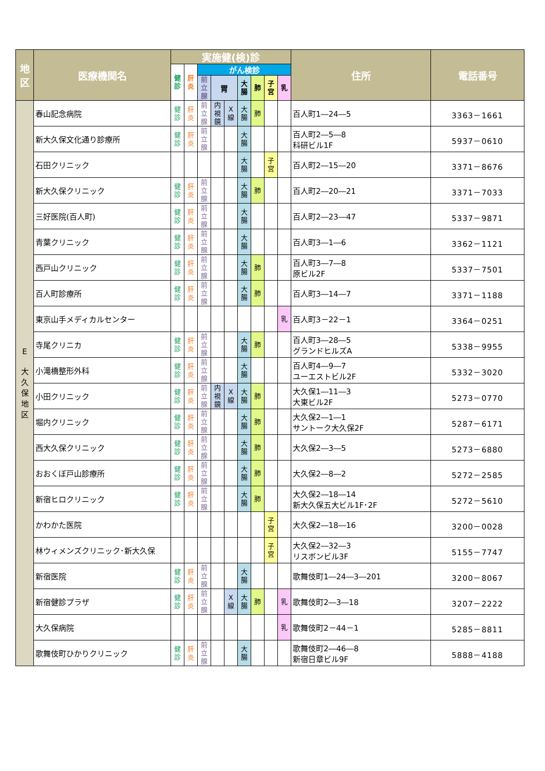| 地 区 | 医療機関名 | 実施健(検)診 | | | | | | | | | 住所 | 電話番号 |
| --- | --- | --- | --- | --- | --- | --- | --- | --- | --- | --- | --- | --- |
| | | 健 診 | 肝 炎 | がん検診 | | | | | | | | |
| | | | | 前 立 腺 | 胃 | | 大 腸 | 肺 | 子 宮 | 乳 | | |
| E 大 久 保 地 区 | 春山記念病院 | 健 診 | 肝 炎 | 前 立 腺 | 内 視 鏡 | X 線 | 大 腸 | 肺 | | | 百人町1―24―5 | 3363－1661 |
| | 新大久保文化通り診療所 | 健 診 | 肝 炎 | 前 立 腺 | | | 大 腸 | | | | 百人町2―5―8 科研ビル1F | 5937－0610 |
| | 石田クリニック | | | | | | 大 腸 | | 子 宮 | | 百人町2―15―20 | 3371－8676 |
| | 新大久保クリニック | 健 診 | 肝 炎 | 前 立 腺 | | | 大 腸 | 肺 | | | 百人町2―20―21 | 3371－7033 |
| | 三好医院(百人町) | 健 診 | 肝 炎 | 前 立 腺 | | | 大 腸 | | | | 百人町2―23―47 | 5337－9871 |
| | 青葉クリニック | 健 診 | 肝 炎 | 前 立 腺 | | | 大 腸 | | | | 百人町3―1―6 | 3362－1121 |
| | 西戸山クリニック | 健 診 | 肝 炎 | 前 立 腺 | | | 大 腸 | 肺 | | | 百人町3―7―8 原ビル2F | 5337－7501 |
| | 百人町診療所 | 健 診 | 肝 炎 | 前 立 腺 | | | 大 腸 | 肺 | | | 百人町3―14―7 | 3371－1188 |
| | 東京山手メディカルセンター | | | | | | | | | 乳 | 百人町3－22－1 | 3364－0251 |
| | 寺尾クリニカ | 健 診 | 肝 炎 | 前 立 腺 | | | 大 腸 | 肺 | | | 百人町3―28―5 グランドヒルズA | 5338－9955 |
| | 小滝橋整形外科 | 健 診 | 肝 炎 | 前 立 腺 | | | 大 腸 | | | | 百人町4―9―7 ユーエストビル2F | 5332－3020 |
| | 小田クリニック | 健 診 | 肝 炎 | 前 立 腺 | 内 視 鏡 | X 線 | 大 腸 | 肺 | | | 大久保1―11―3 大東ビル2F | 5273－0770 |
| | 堀内クリニック | 健 診 | 肝 炎 | 前 立 腺 | | | 大 腸 | 肺 | | | 大久保2―1―1 サントーク大久保2F | 5287－6171 |
| | 西大久保クリニック | 健 診 | 肝 炎 | 前 立 腺 | | | 大 腸 | 肺 | | | 大久保2―3―5 | 5273－6880 |
| | おおくぼ戸山診療所 | 健 診 | 肝 炎 | 前 立 腺 | | | 大 腸 | 肺 | | | 大久保2―8―2 | 5272－2585 |
| | 新宿ヒロクリニック | 健 診 | 肝 炎 | 前 立 腺 | | | 大 腸 | 肺 | | | 大久保2―18―14 新大久保五大ビル1F･2F | 5272－5610 |
| | かわかた医院 | | | | | | | | 子 宮 | | 大久保2―18―16 | 3200－0028 |
| | 林ウィメンズクリニック･新大久保 | | | | | | | | 子 宮 | | 大久保2―32―3 リスボンビル3F | 5155－7747 |
| | 新宿医院 | 健 診 | 肝 炎 | 前 立 腺 | | | 大 腸 | | | | 歌舞伎町1―24―3―201 | 3200－8067 |
| | 新宿健診プラザ | 健 診 | 肝 炎 | 前 立 腺 | | X 線 | 大 腸 | 肺 | | 乳 | 歌舞伎町2―3―18 | 3207－2222 |
| | 大久保病院 | | | | | | | | | 乳 | 歌舞伎町2－44－1 | 5285－8811 |
| | 歌舞伎町ひかりクリニック | 健 診 | 肝 炎 | 前 立 腺 | | | 大 腸 | | | | 歌舞伎町2―46―8 新宿日章ビル9F | 5888－4188 |